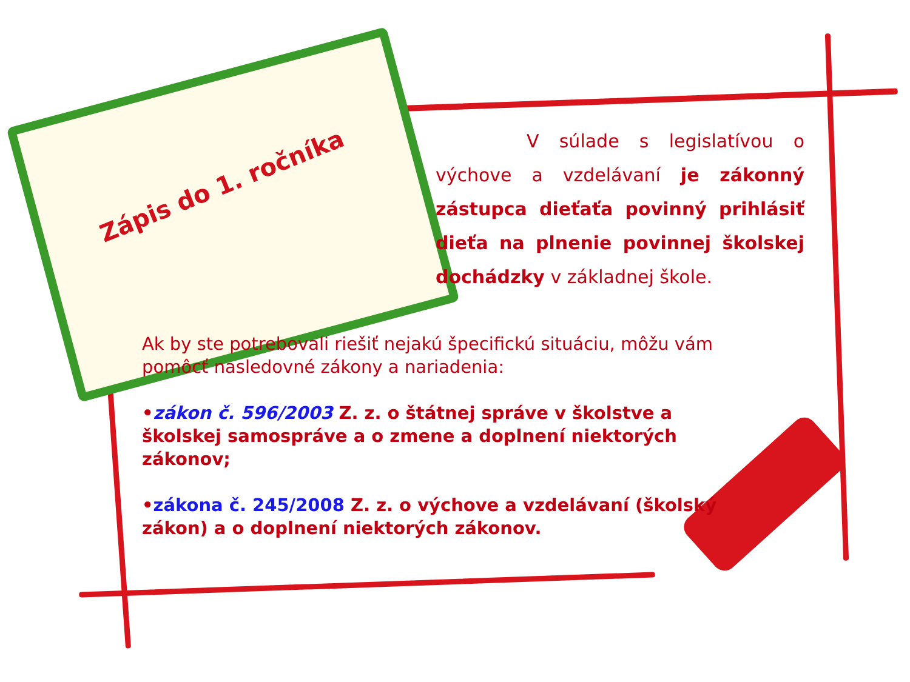Zápis do 1. ročníka
V súlade s legislatívou o výchove a vzdelávaní je zákonný zástupca dieťaťa povinný prihlásiť dieťa na plnenie povinnej školskej dochádzky v základnej škole.
Ak by ste potrebovali riešiť nejakú špecifickú situáciu, môžu vám pomôcť nasledovné zákony a nariadenia:
•zákon č. 596/2003 Z. z. o štátnej správe v školstve a školskej samospráve a o zmene a doplnení niektorých zákonov;
•zákona č. 245/2008 Z. z. o výchove a vzdelávaní (školský zákon) a o doplnení niektorých zákonov.